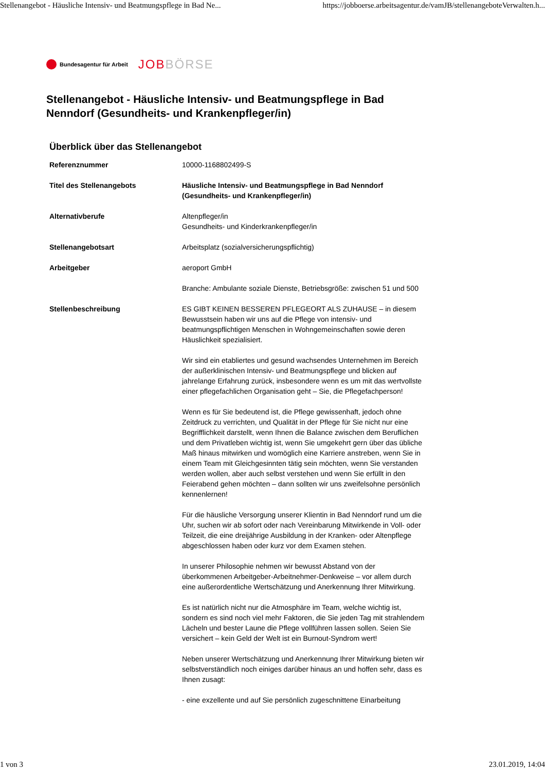Stellenangebot - Häusliche Intensiv- und Beatmungspflege in Bad Ne... https://jobboerse.arbeitsagentur.de/vamJB/stellenangeboteVerwalten.h...
Bundesagentur für Arbeit JOBBÖRSE
Stellenangebot - Häusliche Intensiv- und Beatmungspflege in Bad Nenndorf (Gesundheits- und Krankenpfleger/in)
Überblick über das Stellenangebot
| Referenznummer | 10000-1168802499-S |
| Titel des Stellenangebots | Häusliche Intensiv- und Beatmungspflege in Bad Nenndorf (Gesundheits- und Krankenpfleger/in) |
| Alternativberufe | Altenpfleger/in Gesundheits- und Kinderkrankenpfleger/in |
| Stellenangebotsart | Arbeitsplatz (sozialversicherungspflichtig) |
| Arbeitgeber | aeroport GmbH Branche: Ambulante soziale Dienste, Betriebsgröße: zwischen 51 und 500 |
| Stellenbeschreibung | ES GIBT KEINEN BESSEREN PFLEGEORT ALS ZUHAUSE – in diesem Bewusstsein haben wir uns auf die Pflege von intensiv- und beatmungspflichtigen Menschen in Wohngemeinschaften sowie deren Häuslichkeit spezialisiert. Wir sind ein etabliertes und gesund wachsendes Unternehmen im Bereich der außerklinischen Intensiv- und Beatmungspflege und blicken auf jahrelange Erfahrung zurück, insbesondere wenn es um mit das wertvollste einer pflegefachlichen Organisation geht – Sie, die Pflegefachperson! Wenn es für Sie bedeutend ist, die Pflege gewissenhaft, jedoch ohne Zeitdruck zu verrichten, und Qualität in der Pflege für Sie nicht nur eine Begrifflichkeit darstellt, wenn Ihnen die Balance zwischen dem Beruflichen und dem Privatleben wichtig ist, wenn Sie umgekehrt gern über das übliche Maß hinaus mitwirken und womöglich eine Karriere anstreben, wenn Sie in einem Team mit Gleichgesinnten tätig sein möchten, wenn Sie verstanden werden wollen, aber auch selbst verstehen und wenn Sie erfüllt in den Feierabend gehen möchten – dann sollten wir uns zweifelsohne persönlich kennenlernen! Für die häusliche Versorgung unserer Klientin in Bad Nenndorf rund um die Uhr, suchen wir ab sofort oder nach Vereinbarung Mitwirkende in Voll- oder Teilzeit, die eine dreijährige Ausbildung in der Kranken- oder Altenpflege abgeschlossen haben oder kurz vor dem Examen stehen. In unserer Philosophie nehmen wir bewusst Abstand von der überkommenen Arbeitgeber-Arbeitnehmer-Denkweise – vor allem durch eine außerordentliche Wertschätzung und Anerkennung Ihrer Mitwirkung. Es ist natürlich nicht nur die Atmosphäre im Team, welche wichtig ist, sondern es sind noch viel mehr Faktoren, die Sie jeden Tag mit strahlendem Lächeln und bester Laune die Pflege vollführen lassen sollen. Seien Sie versichert – kein Geld der Welt ist ein Burnout-Syndrom wert! Neben unserer Wertschätzung und Anerkennung Ihrer Mitwirkung bieten wir selbstverständlich noch einiges darüber hinaus an und hoffen sehr, dass es Ihnen zusagt: - eine exzellente und auf Sie persönlich zugeschnittene Einarbeitung |
1 von 3 23.01.2019, 14:04